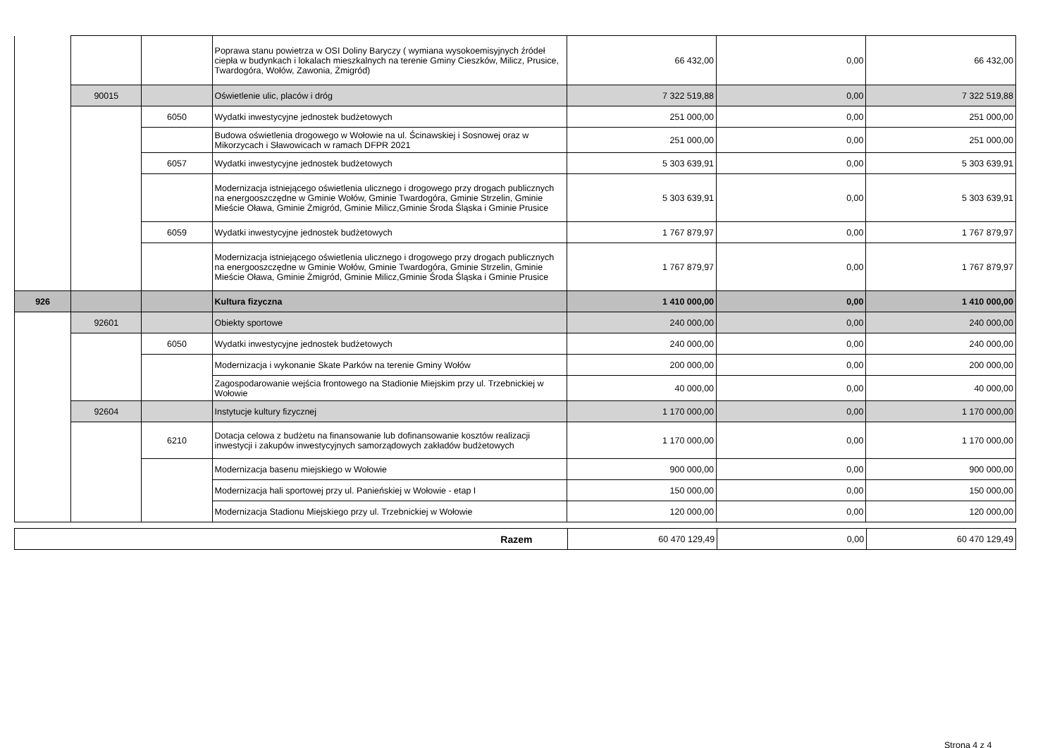| | | | Poprawa stanu powietrza w OSI Doliny Baryczy ( wymiana wysokoemisyjnych źródeł ciepła w budynkach i lokalach mieszkalnych na terenie Gminy Cieszków, Milicz, Prusice, Twardogóra, Wołów, Zawonia, Żmigród) | 66 432,00 | 0,00 | 66 432,00 |
| | 90015 | | Oświetlenie ulic, placów i dróg | 7 322 519,88 | 0,00 | 7 322 519,88 |
| | | 6050 | Wydatki inwestycyjne jednostek budżetowych | 251 000,00 | 0,00 | 251 000,00 |
| | | | Budowa oświetlenia drogowego w Wołowie na ul. Ścinawskiej i Sosnowej oraz w Mikorzycach i Sławowicach w ramach DFPR 2021 | 251 000,00 | 0,00 | 251 000,00 |
| | | 6057 | Wydatki inwestycyjne jednostek budżetowych | 5 303 639,91 | 0,00 | 5 303 639,91 |
| | | | Modernizacja istniejącego oświetlenia ulicznego i drogowego przy drogach publicznych na energooszczędne w Gminie Wołów, Gminie Twardogóra, Gminie Strzelin, Gminie Mieście Oława, Gminie Żmigród, Gminie Milicz,Gminie Środa Śląska i Gminie Prusice | 5 303 639,91 | 0,00 | 5 303 639,91 |
| | | 6059 | Wydatki inwestycyjne jednostek budżetowych | 1 767 879,97 | 0,00 | 1 767 879,97 |
| | | | Modernizacja istniejącego oświetlenia ulicznego i drogowego przy drogach publicznych na energooszczędne w Gminie Wołów, Gminie Twardogóra, Gminie Strzelin, Gminie Mieście Oława, Gminie Żmigród, Gminie Milicz,Gminie Środa Śląska i Gminie Prusice | 1 767 879,97 | 0,00 | 1 767 879,97 |
| 926 | | | Kultura fizyczna | 1 410 000,00 | 0,00 | 1 410 000,00 |
| | 92601 | | Obiekty sportowe | 240 000,00 | 0,00 | 240 000,00 |
| | | 6050 | Wydatki inwestycyjne jednostek budżetowych | 240 000,00 | 0,00 | 240 000,00 |
| | | | Modernizacja i wykonanie Skate Parków na terenie Gminy Wołów | 200 000,00 | 0,00 | 200 000,00 |
| | | | Zagospodarowanie wejścia frontowego na Stadionie Miejskim przy ul. Trzebnickiej w Wołowie | 40 000,00 | 0,00 | 40 000,00 |
| | 92604 | | Instytucje kultury fizycznej | 1 170 000,00 | 0,00 | 1 170 000,00 |
| | | 6210 | Dotacja celowa z budżetu na finansowanie lub dofinansowanie kosztów realizacji inwestycji i zakupów inwestycyjnych samorządowych zakładów budżetowych | 1 170 000,00 | 0,00 | 1 170 000,00 |
| | | | Modernizacja basenu miejskiego w Wołowie | 900 000,00 | 0,00 | 900 000,00 |
| | | | Modernizacja hali sportowej przy ul. Panieńskiej w Wołowie - etap I | 150 000,00 | 0,00 | 150 000,00 |
| | | | Modernizacja Stadionu Miejskiego przy ul. Trzebnickiej w Wołowie | 120 000,00 | 0,00 | 120 000,00 |
| Razem | 60 470 129,49 | 0,00 | 60 470 129,49 |
Strona 4 z 4